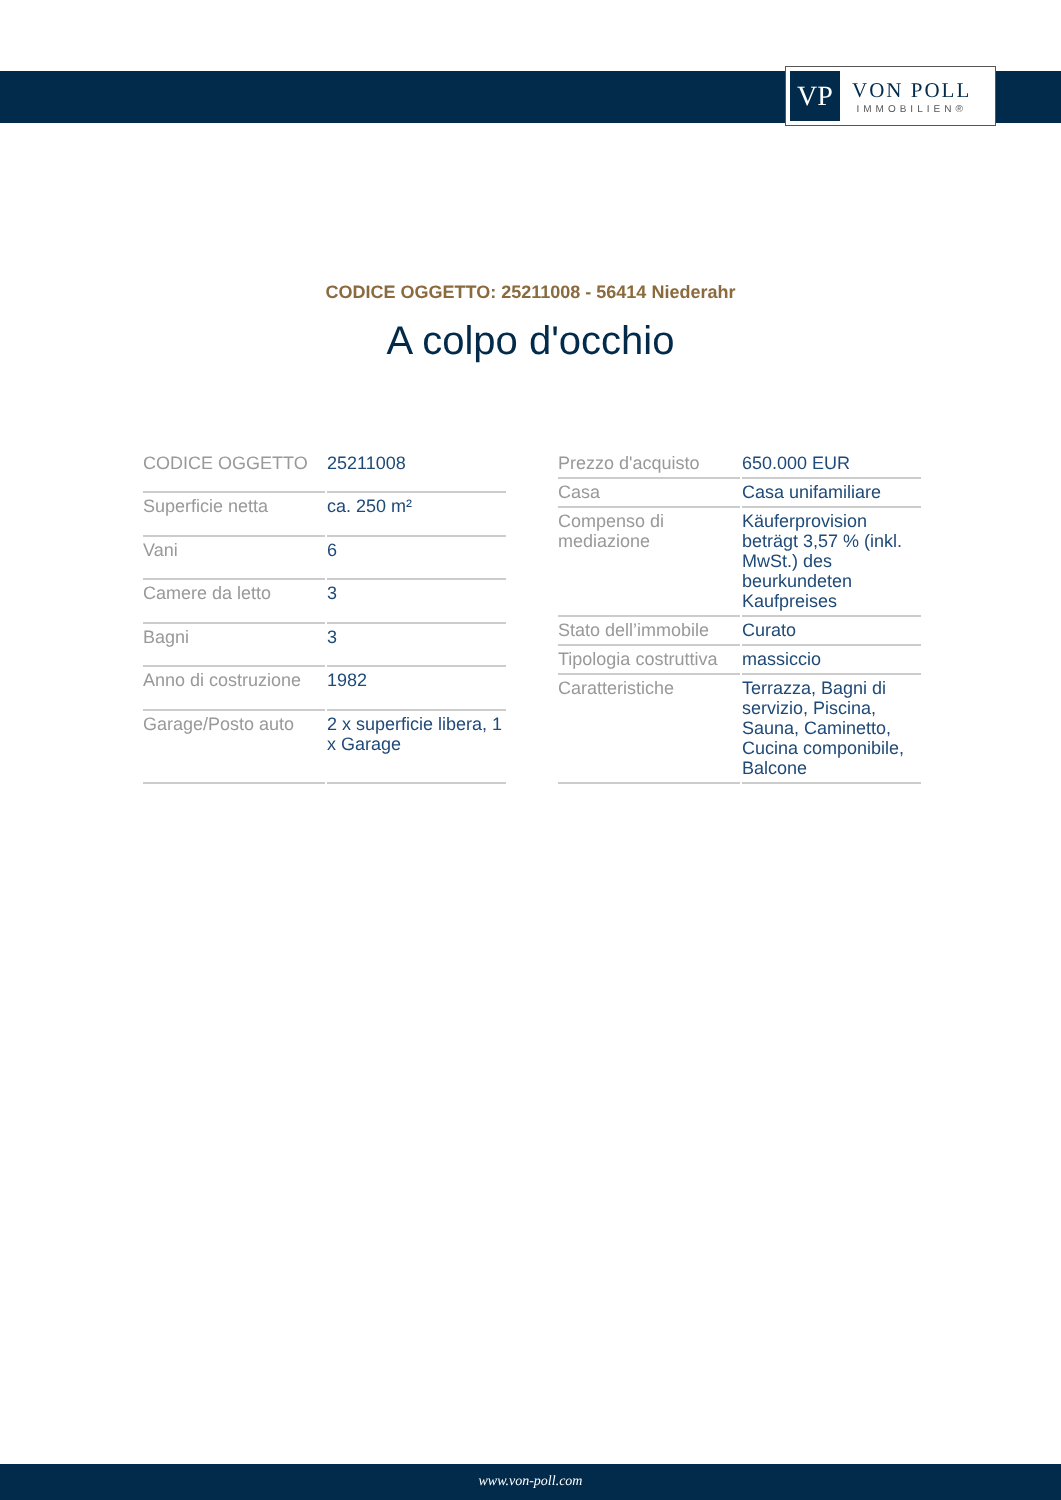VP
VON POLL
IMMOBILIEN®
CODICE OGGETTO: 25211008 - 56414 Niederahr
A colpo d'occhio
| CODICE OGGETTO | 25211008 |
| Superficie netta | ca. 250 m² |
| Vani | 6 |
| Camere da letto | 3 |
| Bagni | 3 |
| Anno di costruzione | 1982 |
| Garage/Posto auto | 2 x superficie libera, 1 x Garage |
| Prezzo d'acquisto | 650.000 EUR |
| Casa | Casa unifamiliare |
| Compenso di mediazione | Käuferprovision beträgt 3,57 % (inkl. MwSt.) des beurkundeten Kaufpreises |
| Stato dell’immobile | Curato |
| Tipologia costruttiva | massiccio |
| Caratteristiche | Terrazza, Bagni di servizio, Piscina, Sauna, Caminetto, Cucina componibile, Balcone |
www.von-poll.com